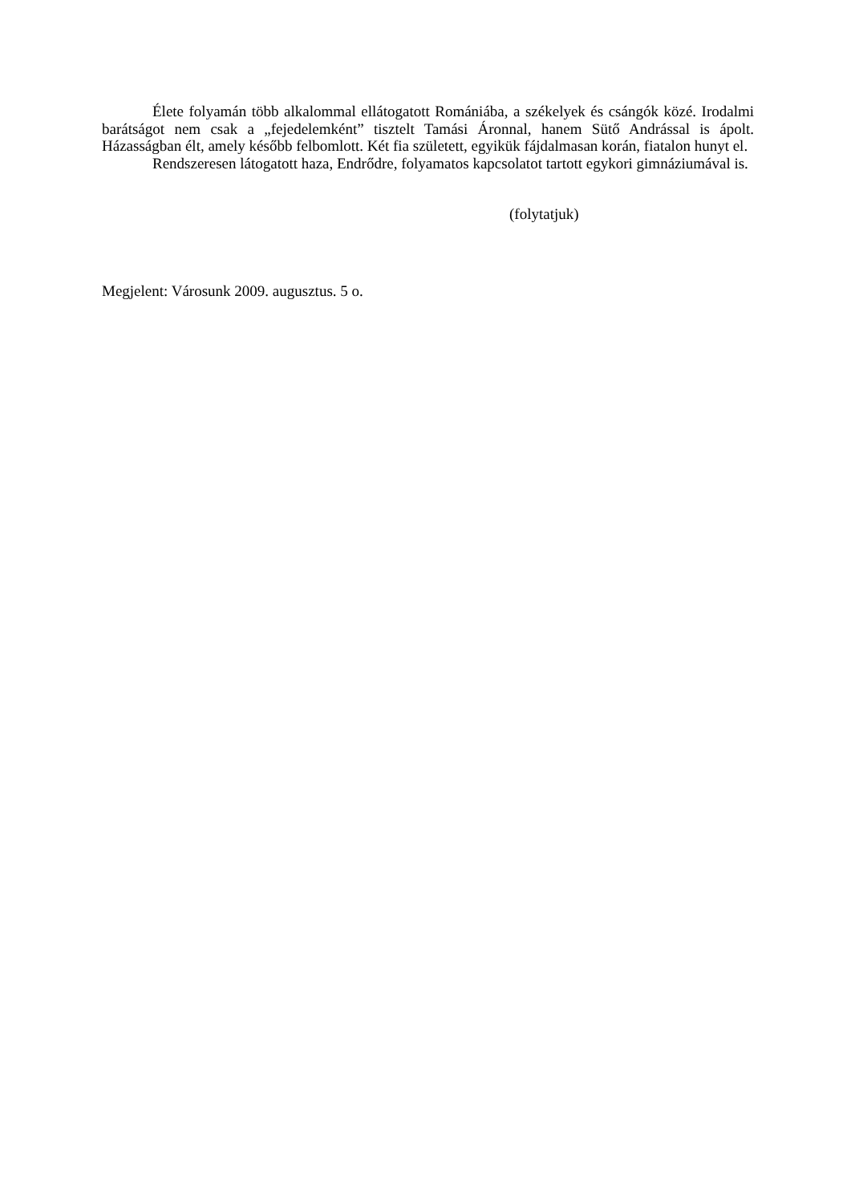Élete folyamán több alkalommal ellátogatott Romániába, a székelyek és csángók közé. Irodalmi barátságot nem csak a „fejedelemként” tisztelt Tamási Áronnal, hanem Sütő Andrással is ápolt. Házasságban élt, amely később felbomlott. Két fia született, egyikük fájdalmasan korán, fiatalon hunyt el.
Rendszeresen látogatott haza, Endrődre, folyamatos kapcsolatot tartott egykori gimnáziumával is.
(folytatjuk)
Megjelent: Városunk 2009. augusztus. 5 o.